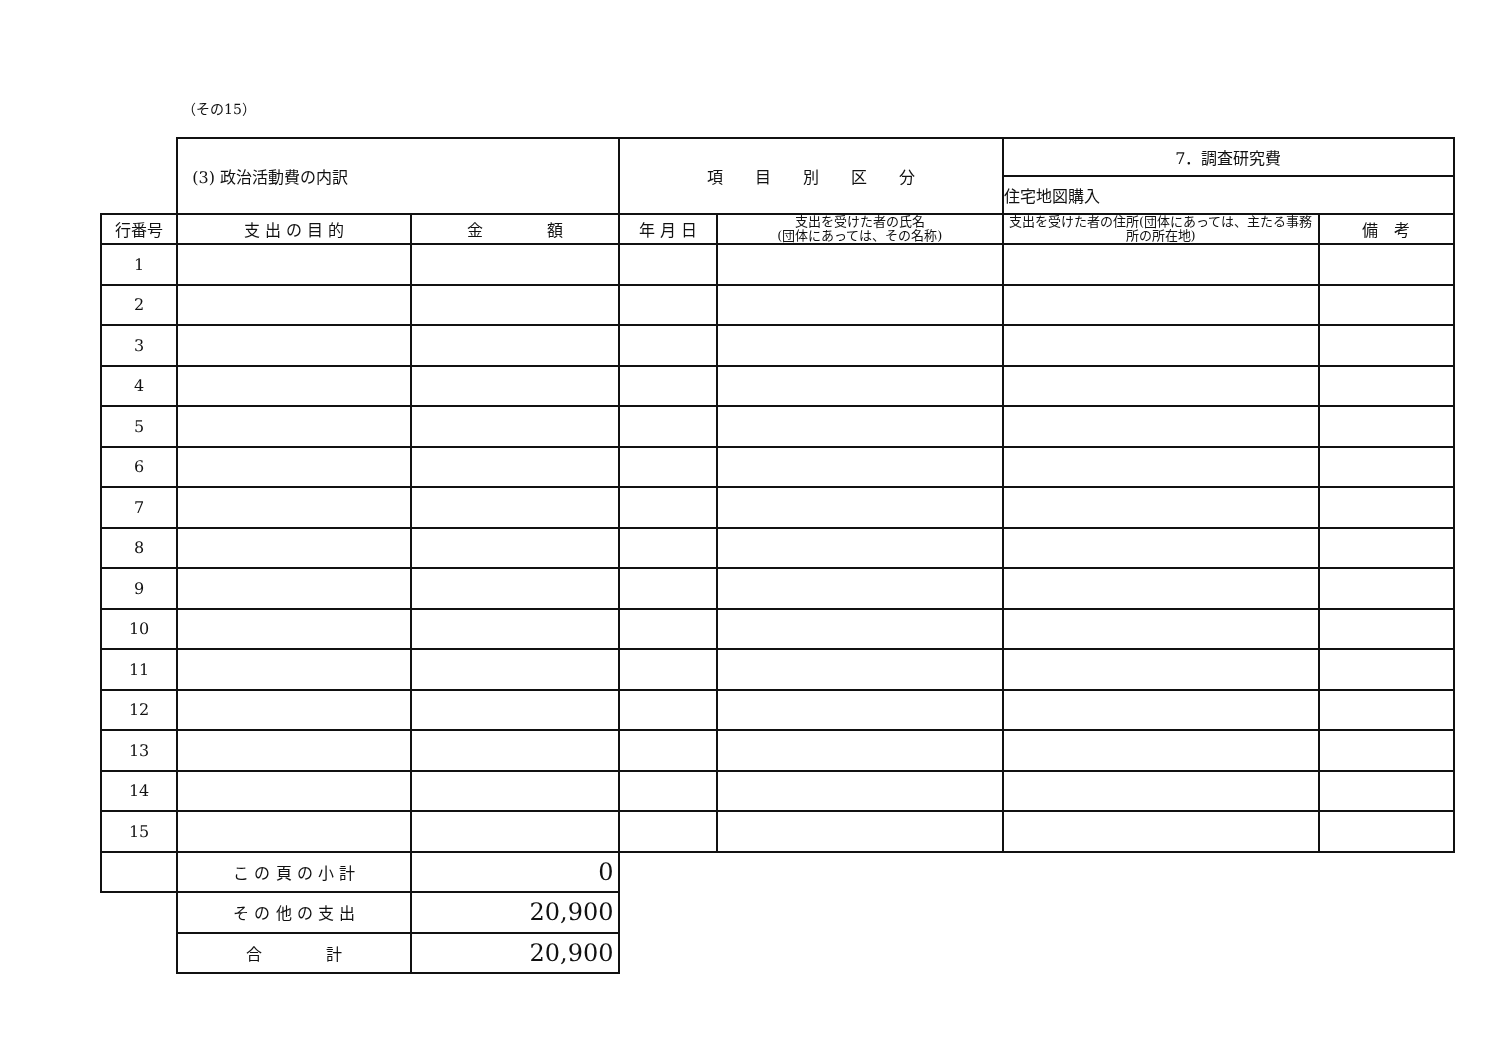（その15）
| | (3) 政治活動費の内訳 | | 項 目 別 区 分 | | 7．調査研究費 | |
| | | | | | 住宅地図購入 | |
| 行番号 | 支 出 の 目 的 | 金 額 | 年 月 日 | 支出を受けた者の氏名 (団体にあっては、その名称) | 支出を受けた者の住所(団体にあっては、主たる事務所の所在地) | 備 考 |
| 1 | | | | | | |
| 2 | | | | | | |
| 3 | | | | | | |
| 4 | | | | | | |
| 5 | | | | | | |
| 6 | | | | | | |
| 7 | | | | | | |
| 8 | | | | | | |
| 9 | | | | | | |
| 10 | | | | | | |
| 11 | | | | | | |
| 12 | | | | | | |
| 13 | | | | | | |
| 14 | | | | | | |
| 15 | | | | | | |
| | こ の 頁 の 小 計 | 0 | | | | |
| | そ の 他 の 支 出 | 20,900 | | | | |
| | 合 計 | 20,900 | | | | |